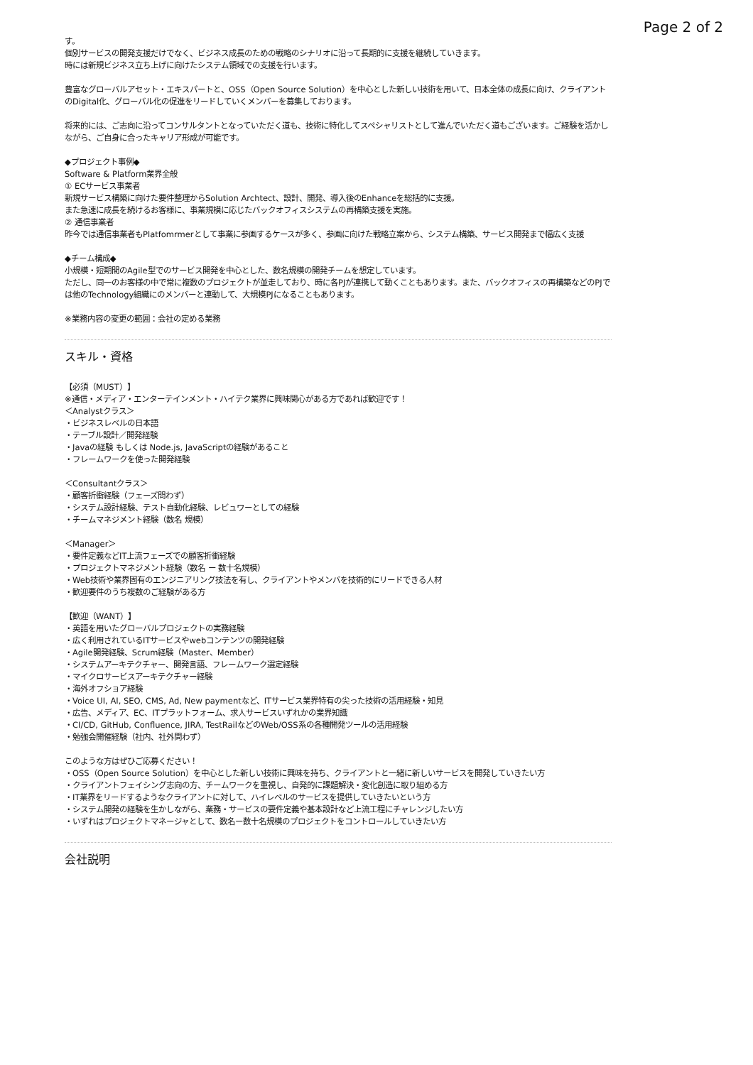Page 2 of 2
す。
個別サービスの開発支援だけでなく、ビジネス成長のための戦略のシナリオに沿って長期的に支援を継続していきます。
時には新規ビジネス立ち上げに向けたシステム領域での支援を行います。
豊富なグローバルアセット・エキスパートと、OSS（Open Source Solution）を中心とした新しい技術を用いて、日本全体の成長に向け、クライアントのDigital化、グローバル化の促進をリードしていくメンバーを募集しております。
将来的には、ご志向に沿ってコンサルタントとなっていただく道も、技術に特化してスペシャリストとして進んでいただく道もございます。ご経験を活かしながら、ご自身に合ったキャリア形成が可能です。
◆プロジェクト事例◆
Software & Platform業界全般
① ECサービス事業者
新規サービス構築に向けた要件整理からSolution Archtect、設計、開発、導入後のEnhanceを総括的に支援。
また急速に成長を続けるお客様に、事業規模に応じたバックオフィスシステムの再構築支援を実施。
② 通信事業者
昨今では通信事業者もPlatfomrmerとして事業に参画するケースが多く、参画に向けた戦略立案から、システム構築、サービス開発まで幅広く支援
◆チーム構成◆
小規模・短期間のAgile型でのサービス開発を中心とした、数名規模の開発チームを想定しています。
ただし、同一のお客様の中で常に複数のプロジェクトが並走しており、時に各PJが連携して動くこともあります。また、バックオフィスの再構築などのPJでは他のTechnology組織にのメンバーと連動して、大規模PJになることもあります。
※業務内容の変更の範囲：会社の定める業務
スキル・資格
【必須（MUST）】
※通信・メディア・エンターテインメント・ハイテク業界に興味関心がある方であれば歓迎です！
＜Analystクラス＞
・ビジネスレベルの日本語
・テーブル設計／開発経験
・Javaの経験 もしくは Node.js, JavaScriptの経験があること
・フレームワークを使った開発経験
＜Consultantクラス＞
・顧客折衝経験（フェーズ問わず）
・システム設計経験、テスト自動化経験、レビュワーとしての経験
・チームマネジメント経験（数名 規模）
＜Manager＞
・要件定義などIT上流フェーズでの顧客折衝経験
・プロジェクトマネジメント経験（数名 ー 数十名規模）
・Web技術や業界固有のエンジニアリング技法を有し、クライアントやメンバを技術的にリードできる人材
・歓迎要件のうち複数のご経験がある方
【歓迎（WANT）】
・英語を用いたグローバルプロジェクトの実務経験
・広く利用されているITサービスやwebコンテンツの開発経験
・Agile開発経験、Scrum経験（Master、Member）
・システムアーキテクチャー、開発言語、フレームワーク選定経験
・マイクロサービスアーキテクチャー経験
・海外オフショア経験
・Voice UI, AI, SEO, CMS, Ad, New paymentなど、ITサービス業界特有の尖った技術の活用経験・知見
・広告、メディア、EC、ITプラットフォーム、求人サービスいずれかの業界知識
・CI/CD, GitHub, Confluence, JIRA, TestRailなどのWeb/OSS系の各種開発ツールの活用経験
・勉強会開催経験（社内、社外問わず）
このような方はぜひご応募ください！
・OSS（Open Source Solution）を中心とした新しい技術に興味を持ち、クライアントと一緒に新しいサービスを開発していきたい方
・クライアントフェイシング志向の方、チームワークを重視し、自発的に課題解決・変化創造に取り組める方
・IT業界をリードするようなクライアントに対して、ハイレベルのサービスを提供していきたいという方
・システム開発の経験を生かしながら、業務・サービスの要件定義や基本設計など上流工程にチャレンジしたい方
・いずれはプロジェクトマネージャとして、数名ー数十名規模のプロジェクトをコントロールしていきたい方
会社説明